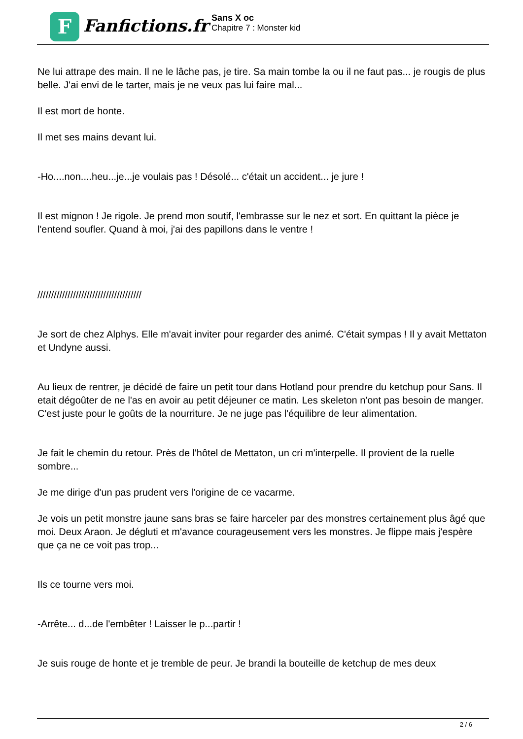F
Fanfictions.fr
Sans X oc
Chapitre 7 : Monster kid
Ne lui attrape des main. Il ne le lâche pas, je tire. Sa main tombe la ou il ne faut pas... je rougis de plus belle. J'ai envi de le tarter, mais je ne veux pas lui faire mal...
Il est mort de honte.
Il met ses mains devant lui.
-Ho....non....heu...je...je voulais pas ! Désolé... c'était un accident... je jure !
Il est mignon ! Je rigole. Je prend mon soutif, l'embrasse sur le nez et sort. En quittant la pièce je l'entend soufler. Quand à moi, j'ai des papillons dans le ventre !
//////////////////////////////////////
Je sort de chez Alphys. Elle m'avait inviter pour regarder des animé. C'était sympas ! Il y avait Mettaton et Undyne aussi.
Au lieux de rentrer, je décidé de faire un petit tour dans Hotland pour prendre du ketchup pour Sans. Il etait dégoûter de ne l'as en avoir au petit déjeuner ce matin. Les skeleton n'ont pas besoin de manger. C'est juste pour le goûts de la nourriture. Je ne juge pas l'équilibre de leur alimentation.
Je fait le chemin du retour. Près de l'hôtel de Mettaton, un cri m'interpelle. Il provient de la ruelle sombre...
Je me dirige d'un pas prudent vers l'origine de ce vacarme.
Je vois un petit monstre jaune sans bras se faire harceler par des monstres certainement plus âgé que moi. Deux Araon. Je dégluti et m'avance courageusement vers les monstres. Je flippe mais j'espère que ça ne ce voit pas trop...
Ils ce tourne vers moi.
-Arrête... d...de l'embêter ! Laisser le p...partir !
Je suis rouge de honte et je tremble de peur. Je brandi la bouteille de ketchup de mes deux
2 / 6